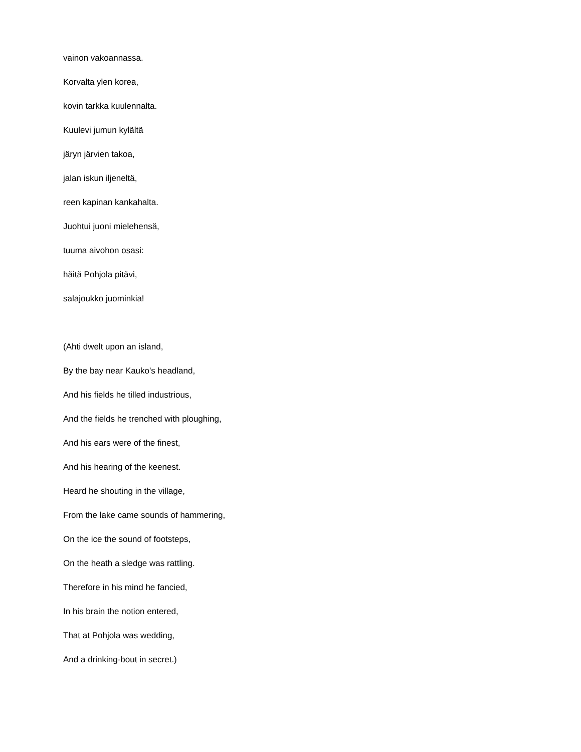vainon vakoannassa.
Korvalta ylen korea,
kovin tarkka kuulennalta.
Kuulevi jumun kylältä
järyn järvien takoa,
jalan iskun iljeneltä,
reen kapinan kankahalta.
Juohtui juoni mielehensä,
tuuma aivohon osasi:
häitä Pohjola pitävi,
salajoukko juominkia!
(Ahti dwelt upon an island,
By the bay near Kauko's headland,
And his fields he tilled industrious,
And the fields he trenched with ploughing,
And his ears were of the finest,
And his hearing of the keenest.
Heard he shouting in the village,
From the lake came sounds of hammering,
On the ice the sound of footsteps,
On the heath a sledge was rattling.
Therefore in his mind he fancied,
In his brain the notion entered,
That at Pohjola was wedding,
And a drinking-bout in secret.)